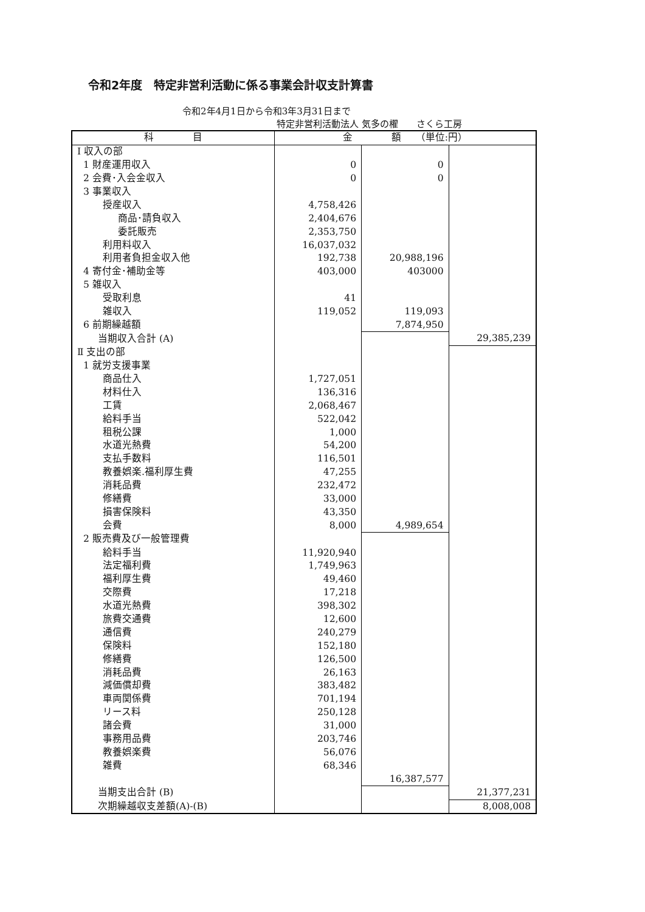令和2年度　特定非営利活動に係る事業会計収支計算書
令和2年4月1日から令和3年3月31日まで
特定非営利活動法人 気多の櫂　　さくら工房
| 科 目 | 金 額 （単位:円） | | |
| --- | --- | --- | --- |
| Ⅰ 収入の部 | | | |
| 1 財産運用収入 | 0 | 0 | |
| 2 会費･入会金収入 | 0 | 0 | |
| 3 事業収入 | | | |
| 授産収入 | 4,758,426 | | |
| 商品･請負収入 | 2,404,676 | | |
| 委託販売 | 2,353,750 | | |
| 利用料収入 | 16,037,032 | | |
| 利用者負担金収入他 | 192,738 | 20,988,196 | |
| 4 寄付金･補助金等 | 403,000 | 403000 | |
| 5 雑収入 | | | |
| 受取利息 | 41 | | |
| 雑収入 | 119,052 | 119,093 | |
| 6 前期繰越額 | | 7,874,950 | |
| 当期収入合計 (A) | | | 29,385,239 |
| Ⅱ 支出の部 | | | |
| 1 就労支援事業 | | | |
| 商品仕入 | 1,727,051 | | |
| 材料仕入 | 136,316 | | |
| 工賃 | 2,068,467 | | |
| 給料手当 | 522,042 | | |
| 租税公課 | 1,000 | | |
| 水道光熱費 | 54,200 | | |
| 支払手数料 | 116,501 | | |
| 教養娯楽.福利厚生費 | 47,255 | | |
| 消耗品費 | 232,472 | | |
| 修繕費 | 33,000 | | |
| 損害保険料 | 43,350 | | |
| 会費 | 8,000 | 4,989,654 | |
| 2 販売費及び一般管理費 | | | |
| 給料手当 | 11,920,940 | | |
| 法定福利費 | 1,749,963 | | |
| 福利厚生費 | 49,460 | | |
| 交際費 | 17,218 | | |
| 水道光熱費 | 398,302 | | |
| 旅費交通費 | 12,600 | | |
| 通信費 | 240,279 | | |
| 保険料 | 152,180 | | |
| 修繕費 | 126,500 | | |
| 消耗品費 | 26,163 | | |
| 減価償却費 | 383,482 | | |
| 車両関係費 | 701,194 | | |
| リース料 | 250,128 | | |
| 諸会費 | 31,000 | | |
| 事務用品費 | 203,746 | | |
| 教養娯楽費 | 56,076 | | |
| 雑費 | 68,346 | | |
| | | 16,387,577 | |
| 当期支出合計 (B) | | | 21,377,231 |
| 次期繰越収支差額(A)-(B) | | | 8,008,008 |